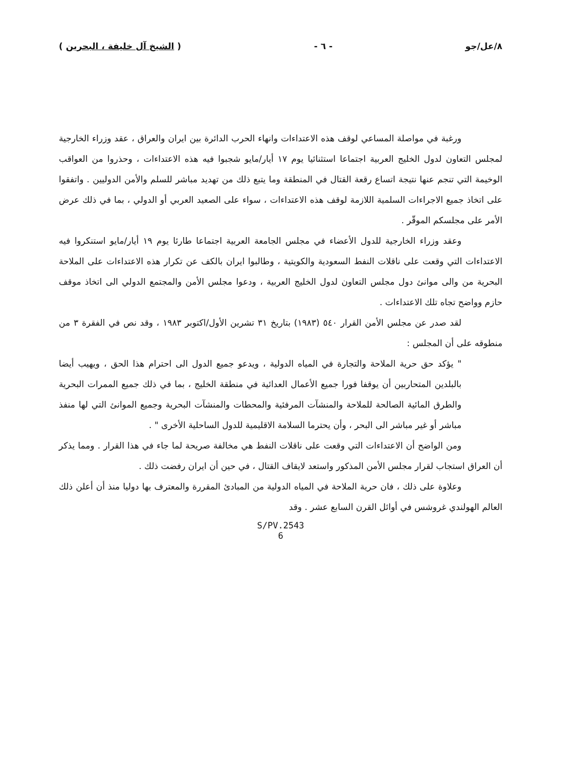٨/عل/جو - ٦ - ( الشيخ آل خليفة ، البحرين )
ورغبة في مواصلة المساعي لوقف هذه الاعتداءات وانهاء الحرب الدائرة بين ايران والعراق ، عقد وزراء الخارجية لمجلس التعاون لدول الخليج العربية اجتماعا استثنائيا يوم ١٧ أيار/مايو شجبوا فيه هذه الاعتداءات ، وحذروا من العواقب الوخيمة التي تنجم عنها نتيجة اتساع رقعة القتال في المنطقة وما يتبع ذلك من تهديد مباشر للسلم والأمن الدوليين . واتفقوا على اتخاذ جميع الاجراءات السلمية اللازمة لوقف هذه الاعتداءات ، سواء على الصعيد العربي أو الدولي ، بما في ذلك عرض الأمر على مجلسكم الموقّر .
وعقد وزراء الخارجية للدول الأعضاء في مجلس الجامعة العربية اجتماعا طارئا يوم ١٩ أيار/مايو استنكروا فيه الاعتداءات التي وقعت على ناقلات النفط السعودية والكويتية ، وطالبوا ايران بالكف عن تكرار هذه الاعتداءات على الملاحة البحرية من والى موانئ دول مجلس التعاون لدول الخليج العربية ، ودعوا مجلس الأمن والمجتمع الدولي الى اتخاذ موقف حازم وواضح تجاه تلك الاعتداءات .
لقد صدر عن مجلس الأمن القرار ٥٤٠ (١٩٨٣) بتاريخ ٣١ تشرين الأول/اكتوبر ١٩٨٣ ، وقد نص في الفقرة ٣ من منطوقه على أن المجلس :
" يؤكد حق حرية الملاحة والتجارة في المياه الدولية ، ويدعو جميع الدول الى احترام هذا الحق ، ويهيب أيضا بالبلدين المتحاربين أن يوقفا فورا جميع الأعمال العدائية في منطقة الخليج ، بما في ذلك جميع الممرات البحرية والطرق المائية الصالحة للملاحة والمنشآت المرفئية والمحطات والمنشآت البحرية وجميع الموانئ التي لها منفذ مباشر أو غير مباشر الى البحر ، وأن يحترما السلامة الاقليمية للدول الساحلية الأخرى " .
ومن الواضح أن الاعتداءات التي وقعت على ناقلات النفط هي مخالفة صريحة لما جاء في هذا القرار . ومما يذكر أن العراق استجاب لقرار مجلس الأمن المذكور واستعد لايقاف القتال ، في حين أن ايران رفضت ذلك .
وعلاوة على ذلك ، فان حرية الملاحة في المياه الدولية من المبادئ المقررة والمعترف بها دوليا منذ أن أعلن ذلك العالم الهولندي غروشس في أوائل القرن السابع عشر . وقد
S/PV.2543
6